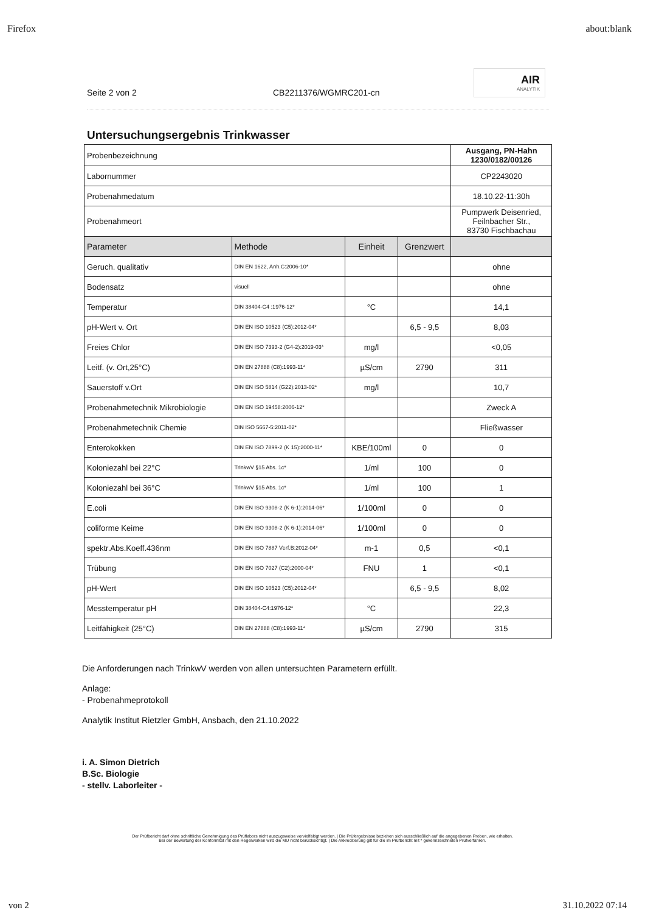Firefox about:blank
Seite 2 von 2 CB2211376/WGMRC201-cn
AIR
ANALYTIK
Untersuchungsergebnis Trinkwasser
| Probenbezeichnung | | | | Ausgang, PN-Hahn 1230/0182/00126 |
| Labornummer | | | | CP2243020 |
| Probenahmedatum | | | | 18.10.22-11:30h |
| Probenahmeort | | | | Pumpwerk Deisenried, Feilnbacher Str., 83730 Fischbachau |
| Parameter | Methode | Einheit | Grenzwert | |
| Geruch. qualitativ | DIN EN 1622, Anh.C:2006-10* | | | ohne |
| Bodensatz | visuell | | | ohne |
| Temperatur | DIN 38404-C4 :1976-12* | °C | | 14,1 |
| pH-Wert v. Ort | DIN EN ISO 10523 (C5):2012-04* | | 6,5 - 9,5 | 8,03 |
| Freies Chlor | DIN EN ISO 7393-2 (G4-2):2019-03* | mg/l | | <0,05 |
| Leitf. (v. Ort,25°C) | DIN EN 27888 (C8):1993-11* | µS/cm | 2790 | 311 |
| Sauerstoff v.Ort | DIN EN ISO 5814 (G22):2013-02* | mg/l | | 10,7 |
| Probenahmetechnik Mikrobiologie | DIN EN ISO 19458:2006-12* | | | Zweck A |
| Probenahmetechnik Chemie | DIN ISO 5667-5:2011-02* | | | Fließwasser |
| Enterokokken | DIN EN ISO 7899-2 (K 15):2000-11* | KBE/100ml | 0 | 0 |
| Koloniezahl bei 22°C | TrinkwV §15 Abs. 1c* | 1/ml | 100 | 0 |
| Koloniezahl bei 36°C | TrinkwV §15 Abs. 1c* | 1/ml | 100 | 1 |
| E.coli | DIN EN ISO 9308-2 (K 6-1):2014-06* | 1/100ml | 0 | 0 |
| coliforme Keime | DIN EN ISO 9308-2 (K 6-1):2014-06* | 1/100ml | 0 | 0 |
| spektr.Abs.Koeff.436nm | DIN EN ISO 7887 Verf.B:2012-04* | m-1 | 0,5 | <0,1 |
| Trübung | DIN EN ISO 7027 (C2):2000-04* | FNU | 1 | <0,1 |
| pH-Wert | DIN EN ISO 10523 (C5):2012-04* | | 6,5 - 9,5 | 8,02 |
| Messtemperatur pH | DIN 38404-C4:1976-12* | °C | | 22,3 |
| Leitfähigkeit (25°C) | DIN EN 27888 (C8):1993-11* | µS/cm | 2790 | 315 |
Die Anforderungen nach TrinkwV werden von allen untersuchten Parametern erfüllt.
Anlage:
- Probenahmeprotokoll
Analytik Institut Rietzler GmbH, Ansbach, den 21.10.2022
i. A. Simon Dietrich
B.Sc. Biologie
- stellv. Laborleiter -
Der Prüfbericht darf ohne schriftliche Genehmigung des Prüflabors nicht auszugsweise vervielfältigt werden. | Die Prüfergebnisse beziehen sich ausschließlich auf die angegebenen Proben, wie erhalten.
Bei der Bewertung der Konformität mit den Regelwerken wird die MU nicht berücksichtigt. | Die Akkreditierung gilt für die im Prüfbericht mit * gekennzeichneten Prüfverfahren.
von 2 31.10.2022 07:14